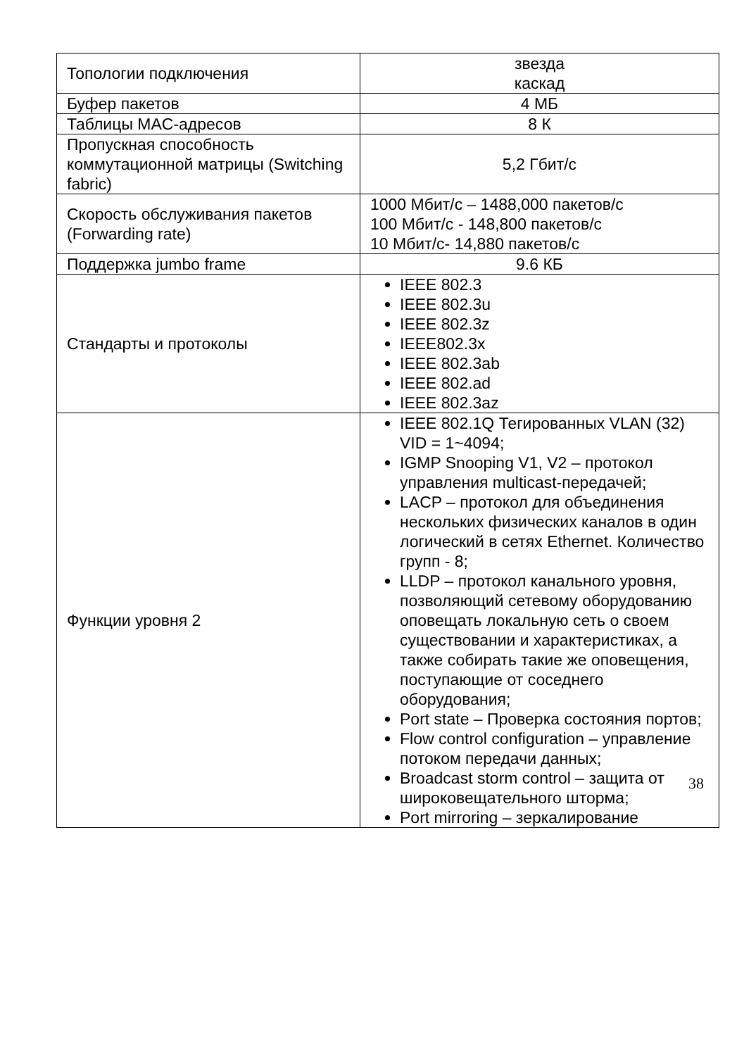| Топологии подключения | звезда каскад |
| Буфер пакетов | 4 МБ |
| Таблицы MAC-адресов | 8 К |
| Пропускная способность коммутационной матрицы (Switching fabric) | 5,2 Гбит/с |
| Скорость обслуживания пакетов (Forwarding rate) | 1000 Мбит/с – 1488,000 пакетов/с 100 Мбит/с - 148,800 пакетов/с 10 Мбит/с- 14,880 пакетов/с |
| Поддержка jumbo frame | 9.6 КБ |
| Стандарты и протоколы | IEEE 802.3 IEEE 802.3u IEEE 802.3z IEEE802.3x IEEE 802.3ab IEEE 802.ad IEEE 802.3az |
| Функции уровня 2 | IEEE 802.1Q Тегированных VLAN (32) VID = 1~4094; IGMP Snooping V1, V2 – протокол управления multicast-передачей; LACP – протокол для объединения нескольких физических каналов в один логический в сетях Ethernet. Количество групп - 8; LLDP – протокол канального уровня, позволяющий сетевому оборудованию оповещать локальную сеть о своем существовании и характеристиках, а также собирать такие же оповещения, поступающие от соседнего оборудования; Port state – Проверка состояния портов; Flow control configuration – управление потоком передачи данных; Broadcast storm control – защита от широковещательного шторма; Port mirroring – зеркалирование |
38